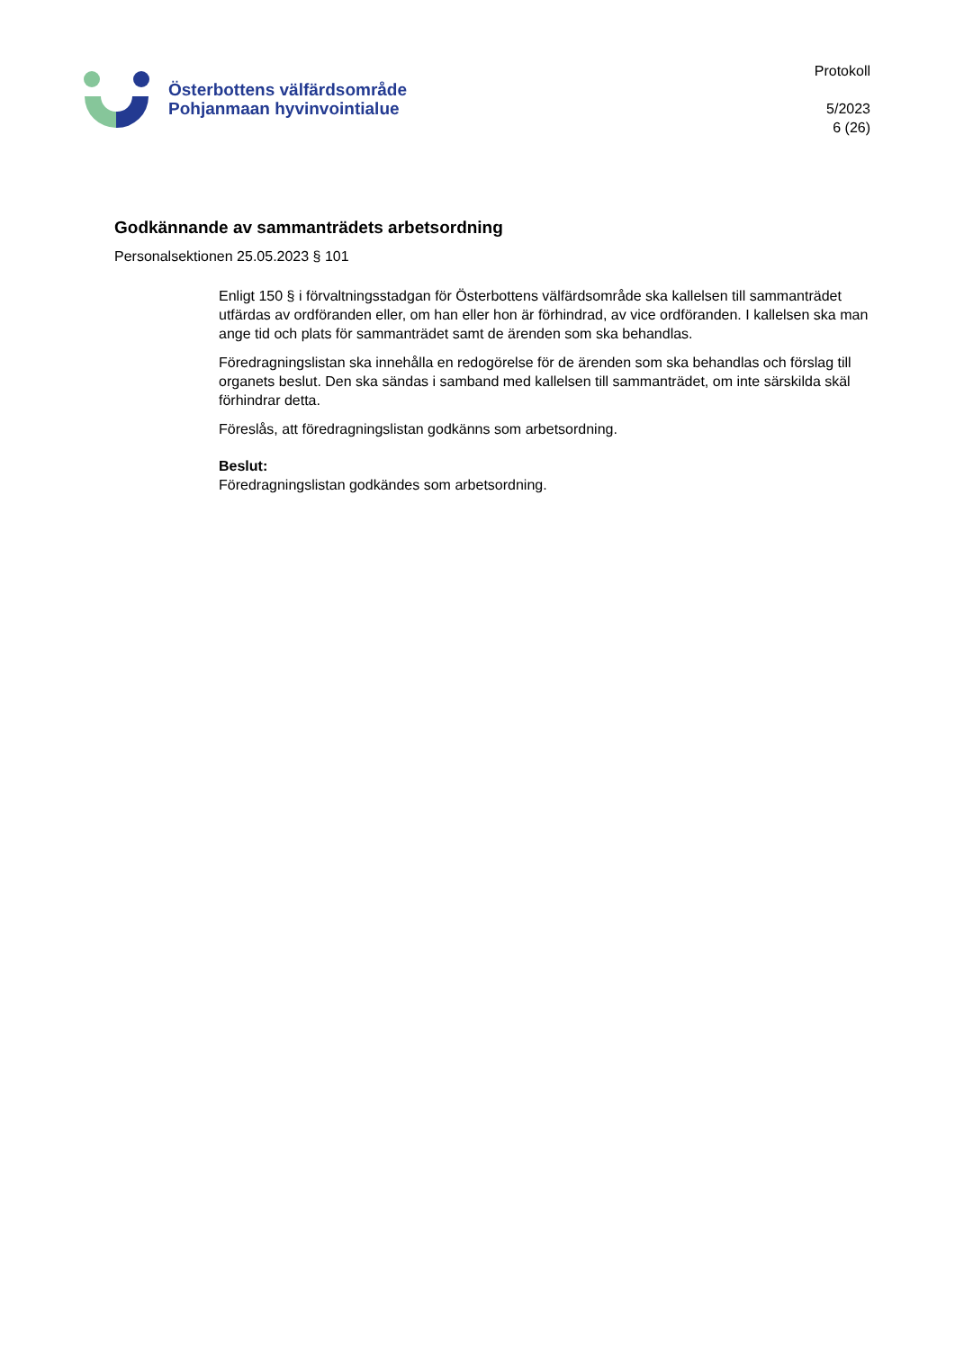Österbottens välfärdsområde
Pohjanmaan hyvinvointialue
Protokoll
5/2023
6 (26)
Godkännande av sammanträdets arbetsordning
Personalsektionen 25.05.2023 § 101
Enligt 150 § i förvaltningsstadgan för Österbottens välfärdsområde ska kallelsen till sammanträdet utfärdas av ordföranden eller, om han eller hon är förhindrad, av vice ordföranden. I kallelsen ska man ange tid och plats för sammanträdet samt de ärenden som ska behandlas.
Föredragningslistan ska innehålla en redogörelse för de ärenden som ska behandlas och förslag till organets beslut. Den ska sändas i samband med kallelsen till sammanträdet, om inte särskilda skäl förhindrar detta.
Föreslås, att föredragningslistan godkänns som arbetsordning.
Beslut:
Föredragningslistan godkändes som arbetsordning.